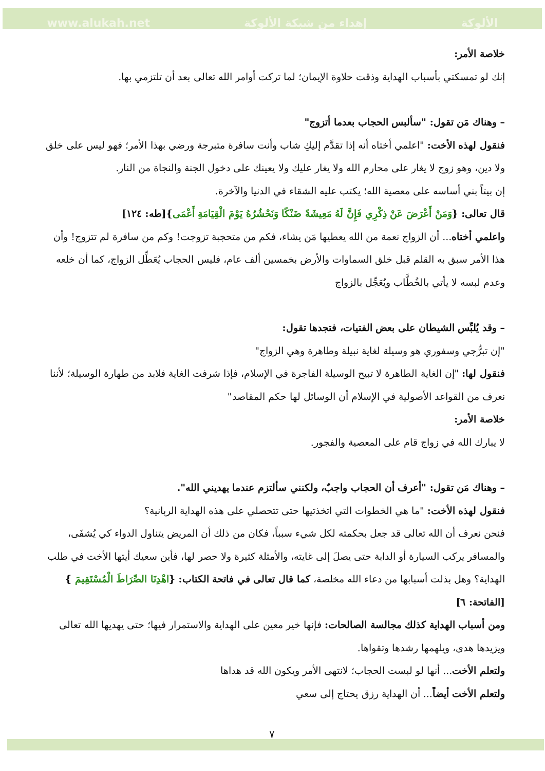www.alukah.net إهداء من شبكة الألوكة الألوكة
خلاصة الأمر:
إنك لو تمسكتي بأسباب الهداية وذقت حلاوة الإيمان؛ لما تركت أوامر الله تعالى بعد أن تلتزمي بها.
– وهناك مَن تقول: "سألبس الحجاب بعدما أتزوج"
فنقول لهذه الأخت: "اعلمي أختاه أنه إذا تقدَّم إليكِ شاب وأنت سافرة متبرجة ورضي بهذا الأمر؛ فهو ليس على خلق ولا دين، وهو زوج لا يغار على محارم الله ولا يغار عليك ولا يعينك على دخول الجنة والنجاة من النار.
إن بيتاً بني أساسه على معصية الله؛ يكتب عليه الشقاء في الدنيا والآخرة.
قال تعالى: {وَمَنْ أَعْرَضَ عَنْ ذِكْرِي فَإِنَّ لَهُ مَعِيشَةً ضَنْكًا وَنَحْشُرُهُ يَوْمَ الْقِيَامَةِ أَعْمَى}[طه: ١٢٤]
واعلمي أختاه... أن الزواج نعمة من الله يعطيها مَن يشاء، فكم من متحجبة تزوجت! وكم من سافرة لم تتزوج! وأن هذا الأمر سبق به القلم قبل خلق السماوات والأرض بخمسين ألف عام، فليس الحجاب يُعَطِّل الزواج، كما أن خلعه وعدم لبسه لا يأتي بالخُطَّاب ويُعَجِّل بالزواج
– وقد يُلبِّس الشيطان على بعض الفتيات، فتجدها تقول:
"إن تبرُّجي وسفوري هو وسيلة لغاية نبيلة وطاهرة وهي الزواج"
فنقول لها: "إن الغاية الطاهرة لا تبيح الوسيلة الفاجرة في الإسلام، فإذا شرفت الغاية فلابد من طهارة الوسيلة؛ لأننا نعرف من القواعد الأصولية في الإسلام أن الوسائل لها حكم المقاصد"
خلاصة الأمر:
لا يبارك الله في زواج قام على المعصية والفجور.
– وهناك مَن تقول: "أعرف أن الحجاب واجبٌ، ولكنني سألتزم عندما يهديني الله".
فنقول لهذه الأخت: "ما هي الخطوات التي اتخذتيها حتى تتحصلي على هذه الهداية الربانية؟
فنحن نعرف أن الله تعالى قد جعل بحكمته لكل شيء سبباً، فكان من ذلك أن المريض يتناول الدواء كي يُشفَى، والمسافر يركب السيارة أو الدابة حتى يصلَ إلى غايته، والأمثلة كثيرة ولا حصر لها، فأين سعيك أيتها الأخت في طلب الهداية؟ وهل بذلت أسبابها من دعاء الله مخلصة، كما قال تعالى في فاتحة الكتاب: {اهْدِنَا الصِّرَاطَ الْمُسْتَقِيمَ } [الفاتحة: ٦]
ومن أسباب الهداية كذلك مجالسة الصالحات: فإنها خير معين على الهداية والاستمرار فيها؛ حتى يهديها الله تعالى ويزيدها هدى، ويلهمها رشدها وتقواها.
ولتعلم الأخت... أنها لو لبست الحجاب؛ لانتهى الأمر ويكون الله قد هداها
ولتعلم الأخت أيضاً... أن الهداية رزق يحتاج إلى سعي
٧